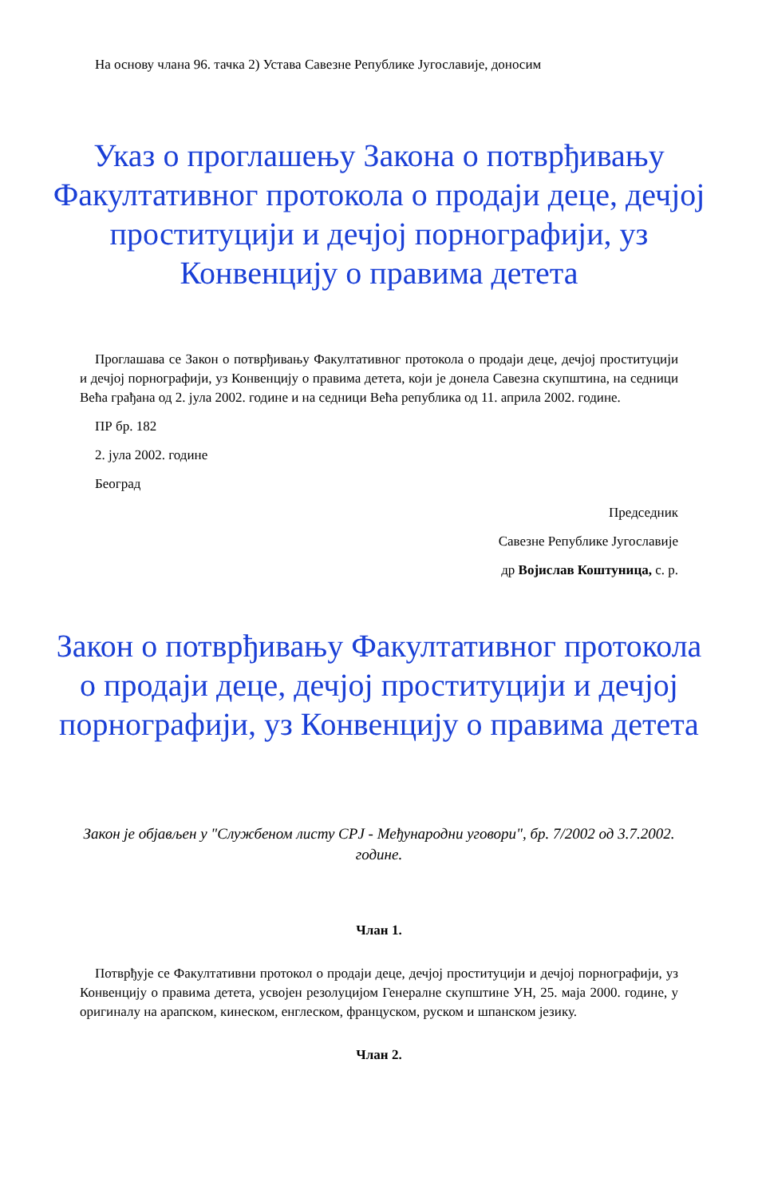На основу члана 96. тачка 2) Устава Савезне Републике Југославије, доносим
Указ о проглашењу Закона о потврђивању Факултативног протокола о продаји деце, дечјој проституцији и дечјој порнографији, уз Конвенцију о правима детета
Проглашава се Закон о потврђивању Факултативног протокола о продаји деце, дечјој проституцији и дечјој порнографији, уз Конвенцију о правима детета, који је донела Савезна скупштина, на седници Већа грађана од 2. јула 2002. године и на седници Већа република од 11. априла 2002. године.
ПР бр. 182
2. јула 2002. године
Београд
Председник
Савезне Републике Југославије
др Војислав Коштуница, с. р.
Закон о потврђивању Факултативног протокола о продаји деце, дечјој проституцији и дечјој порнографији, уз Конвенцију о правима детета
Закон је објављен у "Службеном листу СРЈ - Међународни уговори", бр. 7/2002 од 3.7.2002. године.
Члан 1.
Потврђује се Факултативни протокол о продаји деце, дечјој проституцији и дечјој порнографији, уз Конвенцију о правима детета, усвојен резолуцијом Генералне скупштине УН, 25. маја 2000. године, у оригиналу на арапском, кинеском, енглеском, француском, руском и шпанском језику.
Члан 2.